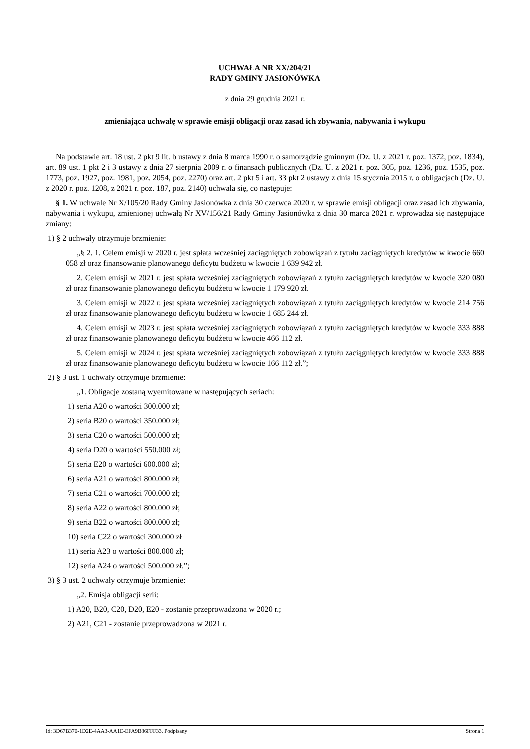UCHWAŁA NR XX/204/21
RADY GMINY JASIONÓWKA
z dnia 29 grudnia 2021 r.
zmieniająca uchwałę w sprawie emisji obligacji oraz zasad ich zbywania, nabywania i wykupu
Na podstawie art. 18 ust. 2 pkt 9 lit. b ustawy z dnia 8 marca 1990 r. o samorządzie gminnym (Dz. U. z 2021 r. poz. 1372, poz. 1834), art. 89 ust. 1 pkt 2 i 3 ustawy z dnia 27 sierpnia 2009 r. o finansach publicznych (Dz. U. z 2021 r. poz. 305, poz. 1236, poz. 1535, poz. 1773, poz. 1927, poz. 1981, poz. 2054, poz. 2270) oraz art. 2 pkt 5 i art. 33 pkt 2 ustawy z dnia 15 stycznia 2015 r. o obligacjach (Dz. U. z 2020 r. poz. 1208, z 2021 r. poz. 187, poz. 2140) uchwala się, co następuje:
§ 1. W uchwale Nr X/105/20 Rady Gminy Jasionówka z dnia 30 czerwca 2020 r. w sprawie emisji obligacji oraz zasad ich zbywania, nabywania i wykupu, zmienionej uchwałą Nr XV/156/21 Rady Gminy Jasionówka z dnia 30 marca 2021 r. wprowadza się następujące zmiany:
1) § 2 uchwały otrzymuje brzmienie:
„§ 2. 1. Celem emisji w 2020 r. jest spłata wcześniej zaciągniętych zobowiązań z tytułu zaciągniętych kredytów w kwocie 660 058 zł oraz finansowanie planowanego deficytu budżetu w kwocie 1 639 942 zł.
2. Celem emisji w 2021 r. jest spłata wcześniej zaciągniętych zobowiązań z tytułu zaciągniętych kredytów w kwocie 320 080 zł oraz finansowanie planowanego deficytu budżetu w kwocie 1 179 920 zł.
3. Celem emisji w 2022 r. jest spłata wcześniej zaciągniętych zobowiązań z tytułu zaciągniętych kredytów w kwocie 214 756 zł oraz finansowanie planowanego deficytu budżetu w kwocie 1 685 244 zł.
4. Celem emisji w 2023 r. jest spłata wcześniej zaciągniętych zobowiązań z tytułu zaciągniętych kredytów w kwocie 333 888 zł oraz finansowanie planowanego deficytu budżetu w kwocie 466 112 zł.
5. Celem emisji w 2024 r. jest spłata wcześniej zaciągniętych zobowiązań z tytułu zaciągniętych kredytów w kwocie 333 888 zł oraz finansowanie planowanego deficytu budżetu w kwocie 166 112 zł.”;
2) § 3 ust. 1 uchwały otrzymuje brzmienie:
„1. Obligacje zostaną wyemitowane w następujących seriach:
1) seria A20 o wartości 300.000 zł;
2) seria B20 o wartości 350.000 zł;
3) seria C20 o wartości 500.000 zł;
4) seria D20 o wartości 550.000 zł;
5) seria E20 o wartości 600.000 zł;
6) seria A21 o wartości 800.000 zł;
7) seria C21 o wartości 700.000 zł;
8) seria A22 o wartości 800.000 zł;
9) seria B22 o wartości 800.000 zł;
10) seria C22 o wartości 300.000 zł
11) seria A23 o wartości 800.000 zł;
12) seria A24 o wartości 500.000 zł.”;
3) § 3 ust. 2 uchwały otrzymuje brzmienie:
„2. Emisja obligacji serii:
1) A20, B20, C20, D20, E20 - zostanie przeprowadzona w 2020 r.;
2) A21, C21 - zostanie przeprowadzona w 2021 r.
Id: 3D67B370-1D2E-4AA3-AA1E-EFA9B86FFF33. Podpisany Strona 1